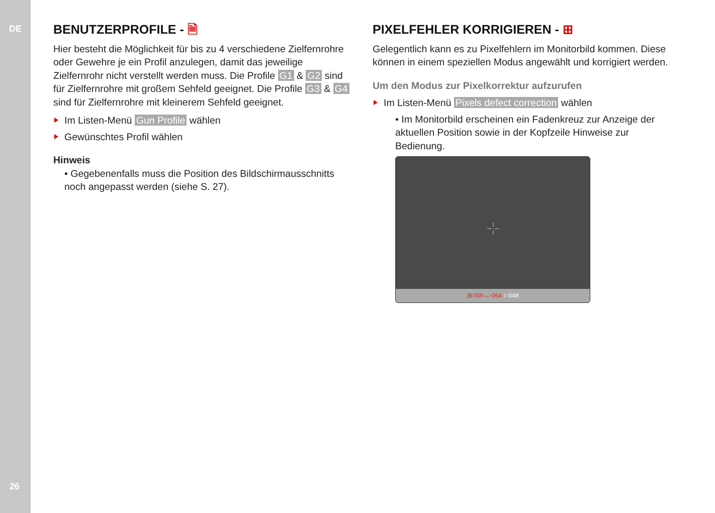DE
26
BENUTZERPROFILE - 🗎
Hier besteht die Möglichkeit für bis zu 4 verschiedene Zielfern­rohre oder Gewehre je ein Profil anzulegen, damit das jeweilige Zielfernrohr nicht verstellt werden muss. Die Profile G1 & G2 sind für Zielfernrohre mit großem Sehfeld geeignet. Die Profile G3 & G4 sind für Zielfernrohre mit kleinerem Sehfeld geeignet.
Im Listen-Menü Gun Profile wählen
Gewünschtes Profil wählen
Hinweis
• Gegebenenfalls muss die Position des Bildschirmausschnitts noch angepasst werden (siehe S. 27).
PIXELFEHLER KORRIGIEREN - ⊞
Gelegentlich kann es zu Pixelfehlern im Monitorbild kommen. Diese können in einem speziellen Modus angewählt und korrigiert werden.
Um den Modus zur Pixelkorrektur aufzurufen
Im Listen-Menü Pixels defect correction wählen
• Im Monitorbild erscheinen ein Fadenkreuz zur Anzeige der aktuellen Position sowie in der Kopfzeile Hinweise zur Bedienung.
⊞:000↔-064 ↕-048